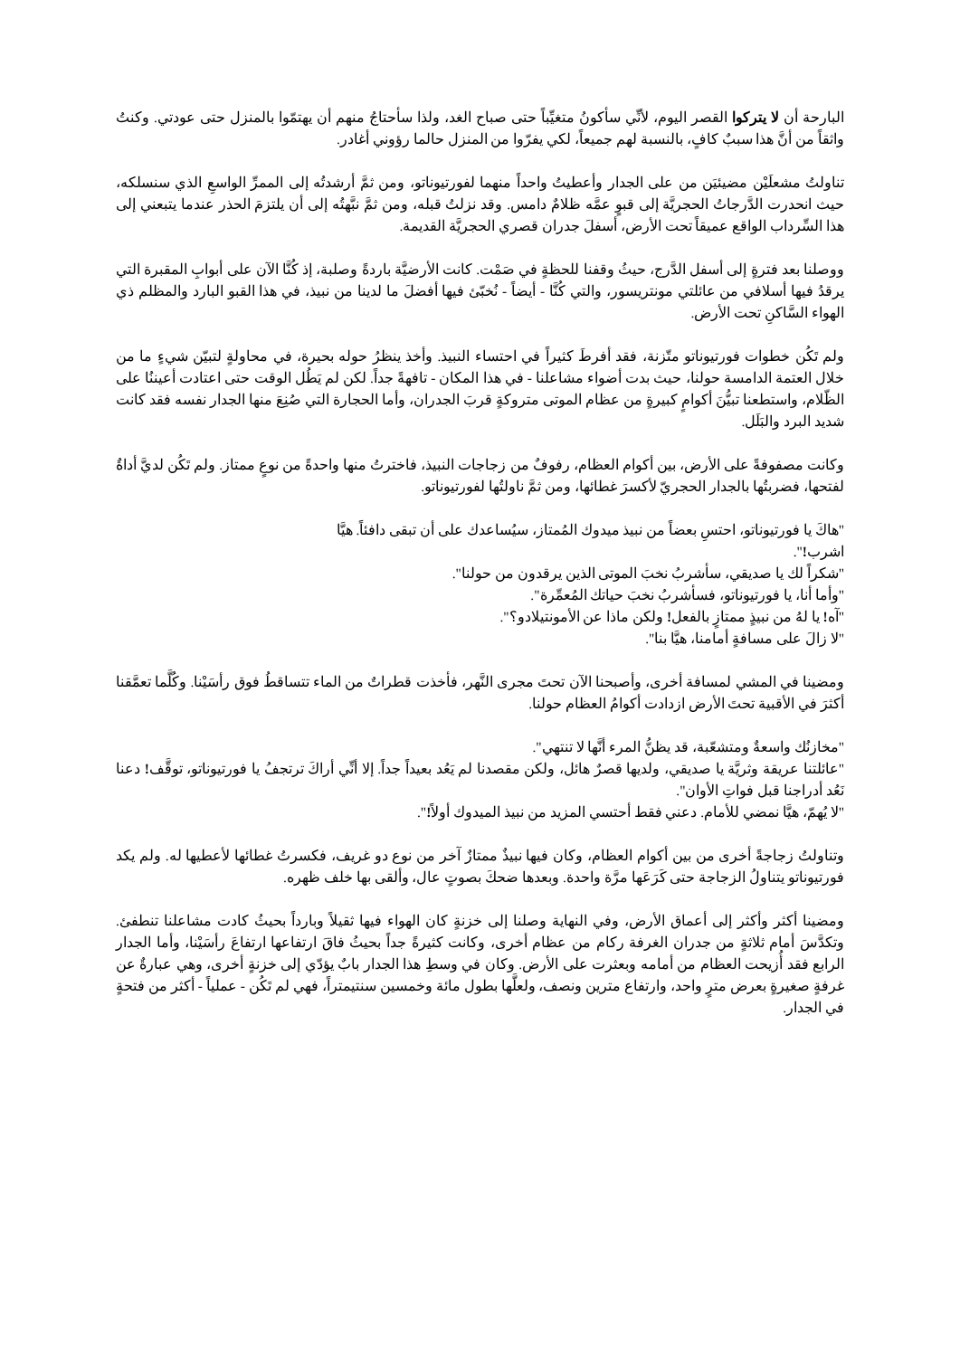البارحة أن لا يتركوا القصر اليوم، لأنِّي سأكونُ متغيِّباً حتى صباح الغد، ولذا سأحتاجُ منهم أن يهتمّوا بالمنزل حتى عودتي. وكنتُ واثقاً من أنَّ هذا سببٌ كافٍ، بالنسبة لهم جميعاً، لكي يفرّوا من المنزل حالما رؤوني أغادر.
تناولتُ مشعلَيْن مضيئيَن من على الجدار وأعطيتُ واحداً منهما لفورتيوناتو، ومن ثمَّ أرشدتُه إلى الممرِّ الواسعِ الذي سنسلكه، حيث انحدرت الدَّرجاتُ الحجريَّة إلى قبوٍ عمَّه ظلامٌ دامس. وقد نزلتُ قبله، ومن ثمَّ نبَّهتُه إلى أن يلتزمَ الحذر عندما يتبعني إلى هذا السِّرداب الواقع عميقاً تحت الأرض، أسفلَ جدران قصري الحجريَّة القديمة.
ووصلنا بعد فترةٍ إلى أسفل الدَّرج، حيثُ وقفنا للحظةٍ في صَمْت. كانت الأرضيَّة باردةً وصلبة، إذ كُنَّا الآن على أبوابِ المقبرة التي يرقدُ فيها أسلافي من عائلتي مونتريسور، والتي كُنَّا - أيضاً - نُخبّئ فيها أفضلَ ما لدينا من نبيذ، في هذا القبو البارد والمظلم ذي الهواء السَّاكنِ تحت الأرض.
ولم تَكُن خطوات فورتيوناتو متّزنة، فقد أفرطَ كثيراً في احتساء النبيذ. وأخذ ينظرُ حوله بحيرة، في محاولةٍ لتبيّن شيءٍ ما من خلال العتمة الدامسة حولنا، حيث بدت أضواء مشاعلنا - في هذا المكان - تافهةً جداً. لكن لم يَطُل الوقت حتى اعتادت أعيننُا على الظّلام، واستطعنا تبيُّنَ أكوامٍ كبيرةٍ من عظام الموتى متروكةٍ قربَ الجدران، وأما الحجارة التي صُنِعَ منها الجدار نفسه فقد كانت شديد البرد والبَلَل.
وكانت مصفوفةً على الأرض، بين أكوام العظام، رفوفٌ من زجاجات النبيذ، فاخترتُ منها واحدةً من نوعٍ ممتاز. ولم تَكُن لديَّ أداةٌ لفتحها، فضربتُها بالجدار الحجريّ لأكسرَ غطائها، ومن ثمَّ ناولتُها لفورتيوناتو.
"هاكَ يا فورتيوناتو، احتسِ بعضاً من نبيذ ميدوك المُمتاز، سيُساعدك على أن تبقى دافئاً. هيَّا اشرب!".
"شكراً لك يا صديقي، سأشربُ نخبَ الموتى الذين يرقدون من حولنا".
"وأما أنا، يا فورتيوناتو، فسأشربُ نخبَ حياتك المُعمِّرة".
"آه! يا لهُ من نبيذٍ ممتازٍ بالفعل! ولكن ماذا عن الأمونتيلادو؟".
"لا زالَ على مسافةٍ أمامنا، هيَّا بنا".
ومضينا في المشي لمسافة أخرى، وأصبحنا الآن تحتَ مجرى النَّهر، فأخذت قطراتٌ من الماء تتساقطُ فوق رأسَيْنا. وكُلَّما تعمَّقنا أكثرَ في الأقبية تحتَ الأرض ازدادت أكوامُ العظام حولنا.
"مخازنُك واسعةٌ ومتشعّبة، قد يظنُّ المرء أنَّها لا تنتهي".
"عائلتنا عريقة وثريَّة يا صديقي، ولديها قصرٌ هائل، ولكن مقصدنا لم يَعُد بعيداً جداً. إلا أنِّي أراكَ ترتجفُ يا فورتيوناتو، توقَّف! دعنا نَعُد أدراجنا قبل فواتِ الأوان".
"لا يُهمّ، هيَّا نمضي للأمام. دعني فقط أحتسي المزيد من نبيذ الميدوك أولاً!".
وتناولتُ زجاجةً أخرى من بين أكوام العظام، وكان فيها نبيذٌ ممتازٌ آخر من نوع دو غريف، فكسرتُ غطائها لأعطيها له. ولم يكد فورتيوناتو يتناولُ الزجاجة حتى كَرَعَها مرَّة واحدة. وبعدها ضحكَ بصوتٍ عال، وألقى بها خلف ظهره.
ومضينا أكثر وأكثر إلى أعماق الأرض، وفي النهاية وصلنا إلى خزنةٍ كان الهواء فيها ثقيلاً وبارداً بحيثُ كادت مشاعلنا تنطفئ. وتكدَّسَ أمام ثلاثةٍ من جدران الغرفة ركام من عظام أخرى، وكانت كثيرةً جداً بحيثُ فاقَ ارتفاعها ارتفاعَ رأسَيْنا، وأما الجدار الرابع فقد أُزيحت العظام من أمامه وبعثرت على الأرض. وكان في وسطِ هذا الجدار بابٌ يؤدّي إلى خزنةٍ أخرى، وهي عبارةٌ عن غرفةٍ صغيرةٍ بعرض مترٍ واحد، وارتفاع مترين ونصف، ولعلَّها بطول مائة وخمسين سنتيمتراً، فهي لم تَكُن - عملياً - أكثر من فتحةٍ في الجدار.